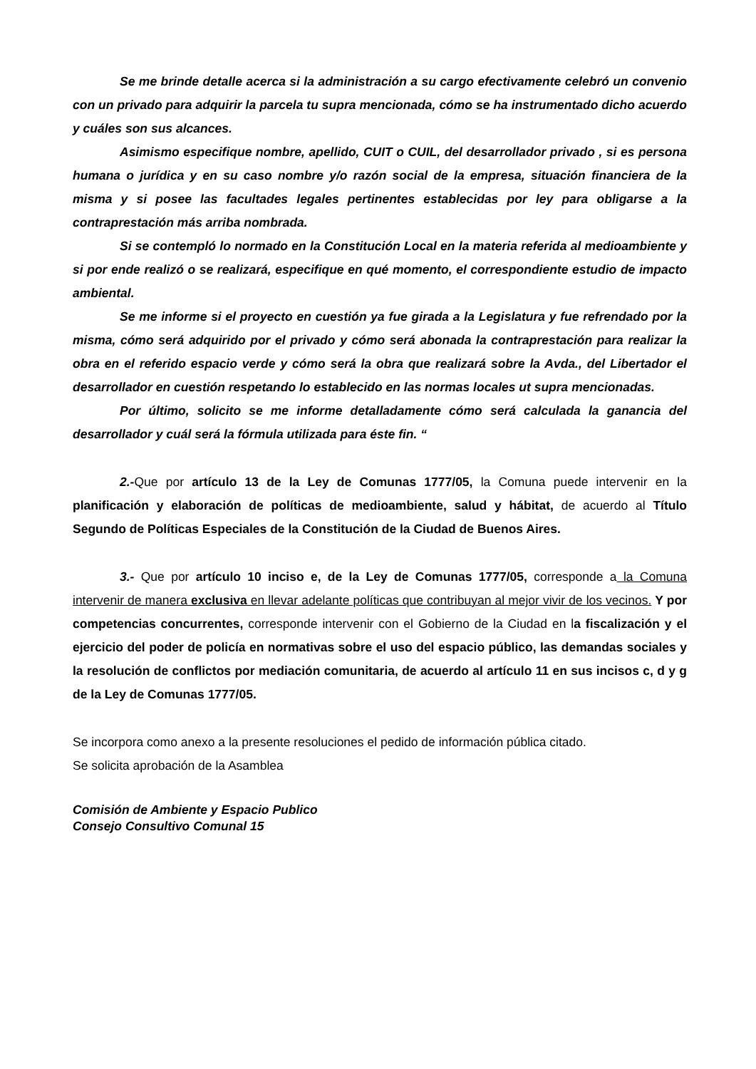Se me brinde detalle acerca si la administración a su cargo efectivamente celebró un convenio con un privado para adquirir la parcela tu supra mencionada, cómo se ha instrumentado dicho acuerdo y cuáles son sus alcances.
Asimismo especifique nombre, apellido, CUIT o CUIL, del desarrollador privado , si es persona humana o jurídica y en su caso nombre y/o razón social de la empresa, situación financiera de la misma y si posee las facultades legales pertinentes establecidas por ley para obligarse a la contraprestación más arriba nombrada.
Si se contempló lo normado en la Constitución Local en la materia referida al medioambiente y si por ende realizó o se realizará, especifique en qué momento, el correspondiente estudio de impacto ambiental.
Se me informe si el proyecto en cuestión ya fue girada a la Legislatura y fue refrendado por la misma, cómo será adquirido por el privado y cómo será abonada la contraprestación para realizar la obra en el referido espacio verde y cómo será la obra que realizará sobre la Avda., del Libertador el desarrollador en cuestión respetando lo establecido en las normas locales ut supra mencionadas.
Por último, solicito se me informe detalladamente cómo será calculada la ganancia del desarrollador y cuál será la fórmula utilizada para éste fin. “
2.-Que por artículo 13 de la Ley de Comunas 1777/05, la Comuna puede intervenir en la planificación y elaboración de políticas de medioambiente, salud y hábitat, de acuerdo al Título Segundo de Políticas Especiales de la Constitución de la Ciudad de Buenos Aires.
3.- Que por artículo 10 inciso e, de la Ley de Comunas 1777/05, corresponde a la Comuna intervenir de manera exclusiva en llevar adelante políticas que contribuyan al mejor vivir de los vecinos. Y por competencias concurrentes, corresponde intervenir con el Gobierno de la Ciudad en la fiscalización y el ejercicio del poder de policía en normativas sobre el uso del espacio público, las demandas sociales y la resolución de conflictos por mediación comunitaria, de acuerdo al artículo 11 en sus incisos c, d y g de la Ley de Comunas 1777/05.
Se incorpora como anexo a la presente resoluciones el pedido de información pública citado.
Se solicita aprobación de la Asamblea
Comisión de Ambiente y Espacio Publico
Consejo Consultivo Comunal 15